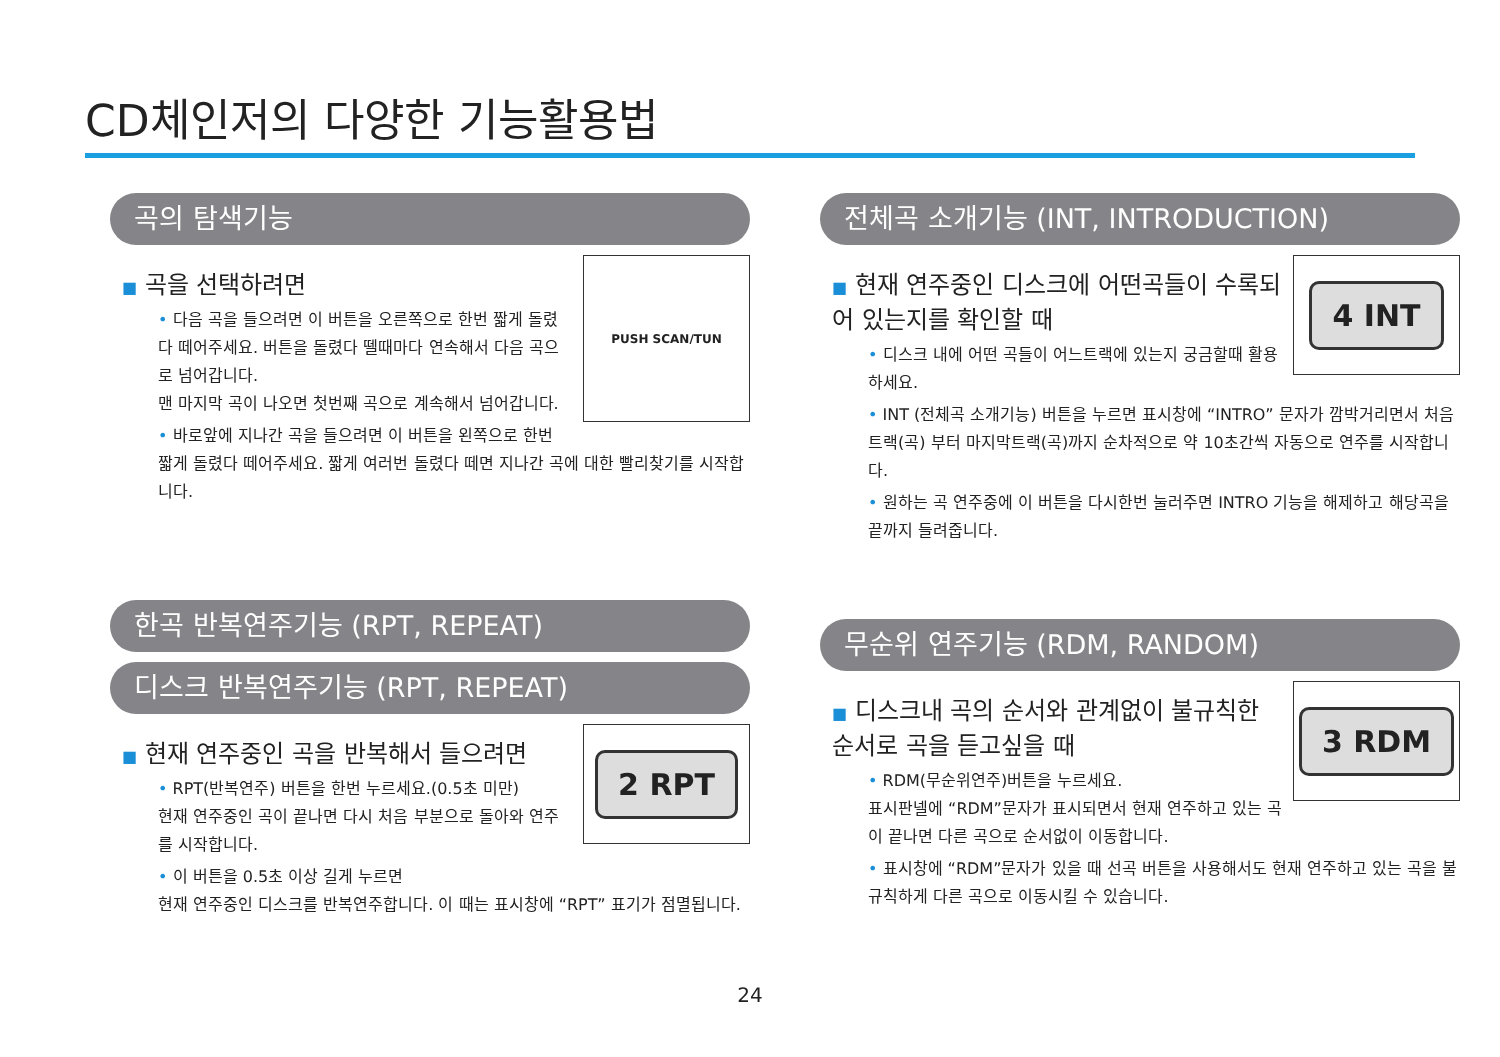CD체인저의 다양한 기능활용법
곡의 탐색기능
PUSH SCAN/TUN
■ 곡을 선택하려면
• 다음 곡을 들으려면 이 버튼을 오른쪽으로 한번 짧게 돌렸다 떼어주세요. 버튼을 돌렸다 뗄때마다 연속해서 다음 곡으로 넘어갑니다.
맨 마지막 곡이 나오면 첫번째 곡으로 계속해서 넘어갑니다.
• 바로앞에 지나간 곡을 들으려면 이 버튼을 왼쪽으로 한번 짧게 돌렸다 떼어주세요. 짧게 여러번 돌렸다 떼면 지나간 곡에 대한 빨리찾기를 시작합니다.
한곡 반복연주기능 (RPT, REPEAT)
디스크 반복연주기능 (RPT, REPEAT)
2 RPT
■ 현재 연주중인 곡을 반복해서 들으려면
• RPT(반복연주) 버튼을 한번 누르세요.(0.5초 미만)
현재 연주중인 곡이 끝나면 다시 처음 부분으로 돌아와 연주를 시작합니다.
• 이 버튼을 0.5초 이상 길게 누르면
현재 연주중인 디스크를 반복연주합니다. 이 때는 표시창에 “RPT” 표기가 점멸됩니다.
전체곡 소개기능 (INT, INTRODUCTION)
4 INT
■ 현재 연주중인 디스크에 어떤곡들이 수록되어 있는지를 확인할 때
• 디스크 내에 어떤 곡들이 어느트랙에 있는지 궁금할때 활용하세요.
• INT (전체곡 소개기능) 버튼을 누르면 표시창에 “INTRO” 문자가 깜박거리면서 처음 트랙(곡) 부터 마지막트랙(곡)까지 순차적으로 약 10초간씩 자동으로 연주를 시작합니다.
• 원하는 곡 연주중에 이 버튼을 다시한번 눌러주면 INTRO 기능을 해제하고 해당곡을 끝까지 들려줍니다.
무순위 연주기능 (RDM, RANDOM)
3 RDM
■ 디스크내 곡의 순서와 관계없이 불규칙한 순서로 곡을 듣고싶을 때
• RDM(무순위연주)버튼을 누르세요.
표시판넬에 “RDM”문자가 표시되면서 현재 연주하고 있는 곡이 끝나면 다른 곡으로 순서없이 이동합니다.
• 표시창에 “RDM”문자가 있을 때 선곡 버튼을 사용해서도 현재 연주하고 있는 곡을 불규칙하게 다른 곡으로 이동시킬 수 있습니다.
24